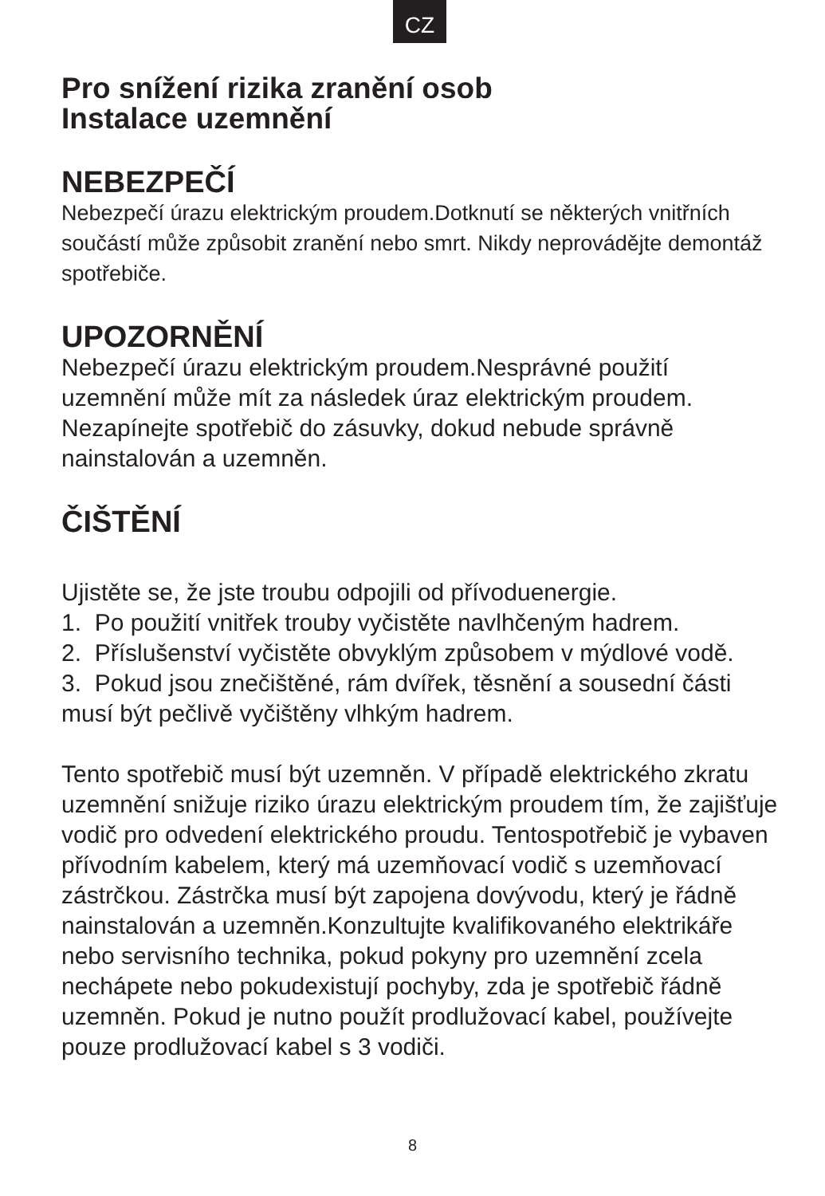CZ
Pro snížení rizika zranění osob
Instalace uzemnění
NEBEZPEČÍ
Nebezpečí úrazu elektrickým proudem.Dotknutí se některých vnitřních součástí může způsobit zranění nebo smrt. Nikdy neprovádějte demontáž spotřebiče.
UPOZORNĚNÍ
Nebezpečí úrazu elektrickým proudem.Nesprávné použití uzemnění může mít za následek úraz elektrickým proudem. Nezapínejte spotřebič do zásuvky, dokud nebude správně nainstalován a uzemněn.
ČIŠTĚNÍ
Ujistěte se, že jste troubu odpojili od přívoduenergie.
1. Po použití vnitřek trouby vyčistěte navlhčeným hadrem.
2. Příslušenství vyčistěte obvyklým způsobem v mýdlové vodě.
3. Pokud jsou znečištěné, rám dvířek, těsnění a sousední části musí být pečlivě vyčištěny vlhkým hadrem.
Tento spotřebič musí být uzemněn. V případě elektrického zkratu uzemnění snižuje riziko úrazu elektrickým proudem tím, že zajišťuje vodič pro odvedení elektrického proudu. Tentospotřebič je vybaven přívodním kabelem, který má uzemňovací vodič s uzemňovací zástrčkou. Zástrčka musí být zapojena dovývodu, který je řádně nainstalován a uzemněn.Konzultujte kvalifikovaného elektrikáře nebo servisního technika, pokud pokyny pro uzemnění zcela nechápete nebo pokudexistují pochyby, zda je spotřebič řádně uzemněn. Pokud je nutno použít prodlužovací kabel, používejte pouze prodlužovací kabel s 3 vodiči.
8